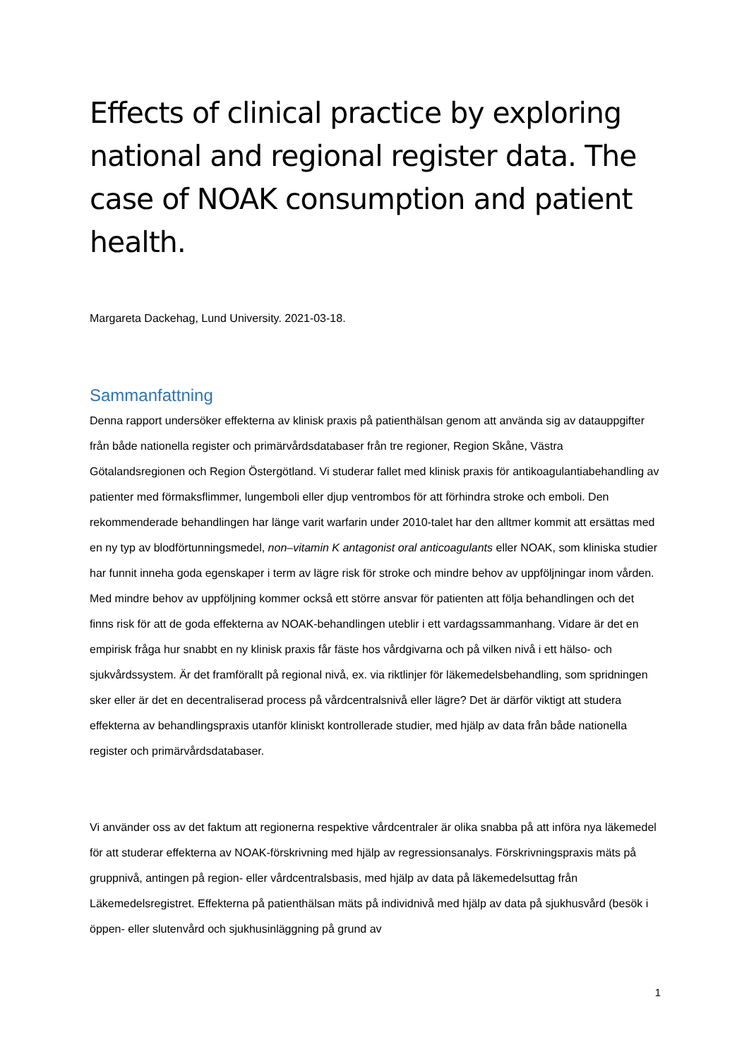Effects of clinical practice by exploring national and regional register data. The case of NOAK consumption and patient health.
Margareta Dackehag, Lund University. 2021-03-18.
Sammanfattning
Denna rapport undersöker effekterna av klinisk praxis på patienthälsan genom att använda sig av datauppgifter från både nationella register och primärvårdsdatabaser från tre regioner, Region Skåne, Västra Götalandsregionen och Region Östergötland. Vi studerar fallet med klinisk praxis för antikoagulantiabehandling av patienter med förmaksflimmer, lungemboli eller djup ventrombos för att förhindra stroke och emboli. Den rekommenderade behandlingen har länge varit warfarin under 2010-talet har den alltmer kommit att ersättas med en ny typ av blodförtunningsmedel, non–vitamin K antagonist oral anticoagulants eller NOAK, som kliniska studier har funnit inneha goda egenskaper i term av lägre risk för stroke och mindre behov av uppföljningar inom vården. Med mindre behov av uppföljning kommer också ett större ansvar för patienten att följa behandlingen och det finns risk för att de goda effekterna av NOAK-behandlingen uteblir i ett vardagssammanhang. Vidare är det en empirisk fråga hur snabbt en ny klinisk praxis får fäste hos vårdgivarna och på vilken nivå i ett hälso- och sjukvårdssystem. Är det framförallt på regional nivå, ex. via riktlinjer för läkemedelsbehandling, som spridningen sker eller är det en decentraliserad process på vårdcentralsnivå eller lägre? Det är därför viktigt att studera effekterna av behandlingspraxis utanför kliniskt kontrollerade studier, med hjälp av data från både nationella register och primärvårdsdatabaser.
Vi använder oss av det faktum att regionerna respektive vårdcentraler är olika snabba på att införa nya läkemedel för att studerar effekterna av NOAK-förskrivning med hjälp av regressionsanalys. Förskrivningspraxis mäts på gruppnivå, antingen på region- eller vårdcentralsbasis, med hjälp av data på läkemedelsuttag från Läkemedelsregistret. Effekterna på patienthälsan mäts på individnivå med hjälp av data på sjukhusvård (besök i öppen- eller slutenvård och sjukhusinläggning på grund av
1